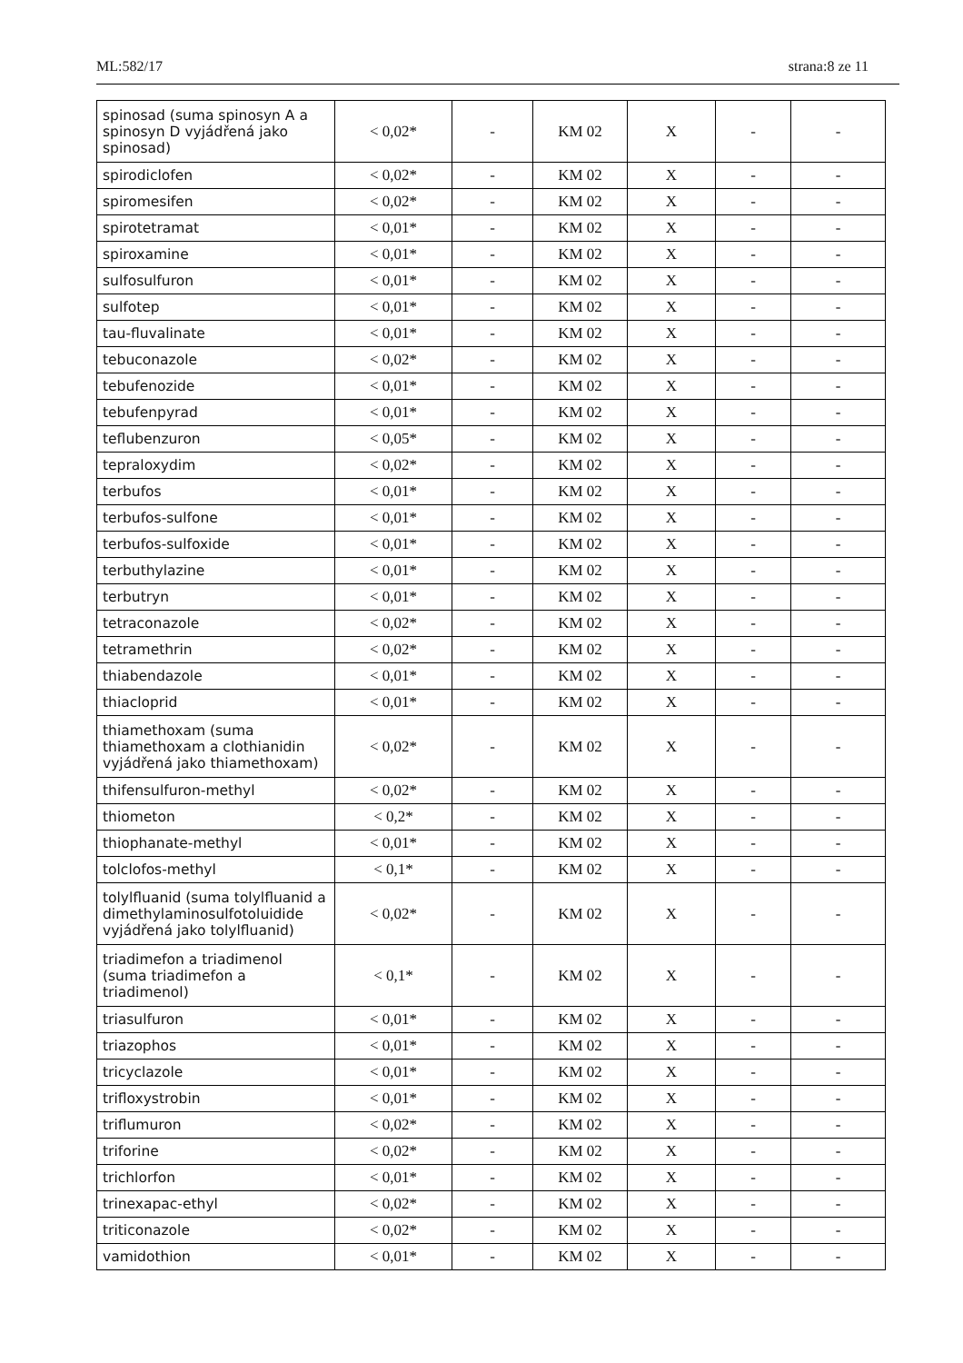ML:582/17 strana:8 ze 11
| spinosad (suma spinosyn A a spinosyn D vyjádřená jako spinosad) | < 0,02* | - | KM 02 | X | - | - |
| spirodiclofen | < 0,02* | - | KM 02 | X | - | - |
| spiromesifen | < 0,02* | - | KM 02 | X | - | - |
| spirotetramat | < 0,01* | - | KM 02 | X | - | - |
| spiroxamine | < 0,01* | - | KM 02 | X | - | - |
| sulfosulfuron | < 0,01* | - | KM 02 | X | - | - |
| sulfotep | < 0,01* | - | KM 02 | X | - | - |
| tau-fluvalinate | < 0,01* | - | KM 02 | X | - | - |
| tebuconazole | < 0,02* | - | KM 02 | X | - | - |
| tebufenozide | < 0,01* | - | KM 02 | X | - | - |
| tebufenpyrad | < 0,01* | - | KM 02 | X | - | - |
| teflubenzuron | < 0,05* | - | KM 02 | X | - | - |
| tepraloxydim | < 0,02* | - | KM 02 | X | - | - |
| terbufos | < 0,01* | - | KM 02 | X | - | - |
| terbufos-sulfone | < 0,01* | - | KM 02 | X | - | - |
| terbufos-sulfoxide | < 0,01* | - | KM 02 | X | - | - |
| terbuthylazine | < 0,01* | - | KM 02 | X | - | - |
| terbutryn | < 0,01* | - | KM 02 | X | - | - |
| tetraconazole | < 0,02* | - | KM 02 | X | - | - |
| tetramethrin | < 0,02* | - | KM 02 | X | - | - |
| thiabendazole | < 0,01* | - | KM 02 | X | - | - |
| thiacloprid | < 0,01* | - | KM 02 | X | - | - |
| thiamethoxam (suma thiamethoxam a clothianidin vyjádřená jako thiamethoxam) | < 0,02* | - | KM 02 | X | - | - |
| thifensulfuron-methyl | < 0,02* | - | KM 02 | X | - | - |
| thiometon | < 0,2* | - | KM 02 | X | - | - |
| thiophanate-methyl | < 0,01* | - | KM 02 | X | - | - |
| tolclofos-methyl | < 0,1* | - | KM 02 | X | - | - |
| tolylfluanid (suma tolylfluanid a dimethylaminosulfotoluidide vyjádřená jako tolylfluanid) | < 0,02* | - | KM 02 | X | - | - |
| triadimefon a triadimenol (suma triadimefon a triadimenol) | < 0,1* | - | KM 02 | X | - | - |
| triasulfuron | < 0,01* | - | KM 02 | X | - | - |
| triazophos | < 0,01* | - | KM 02 | X | - | - |
| tricyclazole | < 0,01* | - | KM 02 | X | - | - |
| trifloxystrobin | < 0,01* | - | KM 02 | X | - | - |
| triflumuron | < 0,02* | - | KM 02 | X | - | - |
| triforine | < 0,02* | - | KM 02 | X | - | - |
| trichlorfon | < 0,01* | - | KM 02 | X | - | - |
| trinexapac-ethyl | < 0,02* | - | KM 02 | X | - | - |
| triticonazole | < 0,02* | - | KM 02 | X | - | - |
| vamidothion | < 0,01* | - | KM 02 | X | - | - |